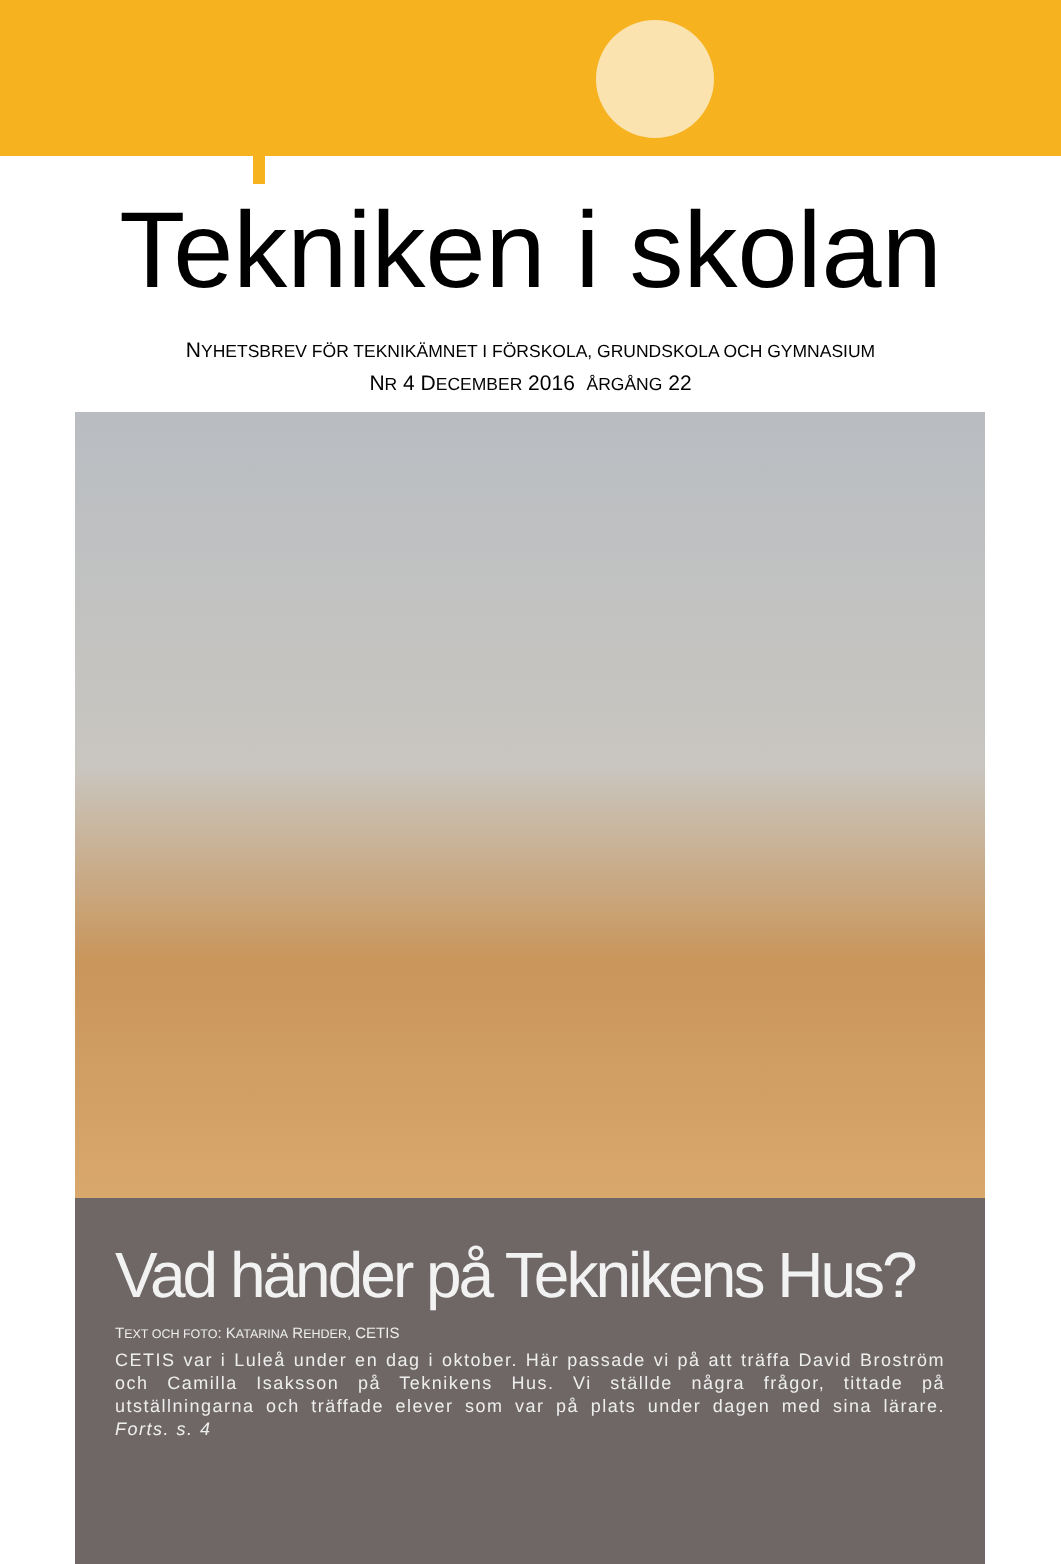Tekniken i skolan
NYHETSBREV FÖR TEKNIKÄMNET I FÖRSKOLA, GRUNDSKOLA OCH GYMNASIUM
NR 4 DECEMBER 2016 ÅRGÅNG 22
Vad händer på Teknikens Hus?
TEXT OCH FOTO: KATARINA REHDER, CETIS
CETIS var i Luleå under en dag i oktober. Här passade vi på att träffa David Broström och Camilla Isaksson på Teknikens Hus. Vi ställde några frågor, tittade på utställningarna och träffade elever som var på plats under dagen med sina lärare. Forts. s. 4